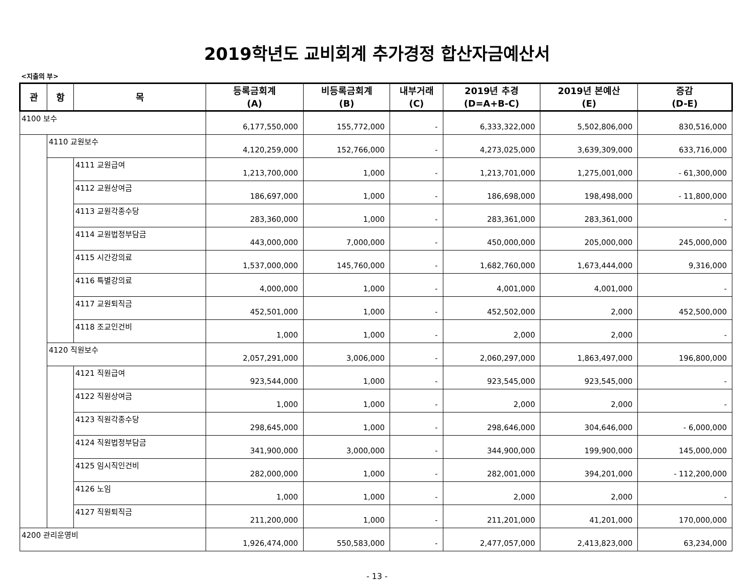2019학년도 교비회계 추가경정 합산자금예산서
<지출의 부>
| 관 | 항 | 목 | 등록금회계 (A) | 비등록금회계 (B) | 내부거래 (C) | 2019년 추경 (D=A+B-C) | 2019년 본예산 (E) | 증감 (D-E) |
| --- | --- | --- | --- | --- | --- | --- | --- | --- |
| 4100 보수 | | | 6,177,550,000 | 155,772,000 | - | 6,333,322,000 | 5,502,806,000 | 830,516,000 |
| | 4110 교원보수 | | 4,120,259,000 | 152,766,000 | - | 4,273,025,000 | 3,639,309,000 | 633,716,000 |
| | | 4111 교원급여 | 1,213,700,000 | 1,000 | - | 1,213,701,000 | 1,275,001,000 | - 61,300,000 |
| | | 4112 교원상여금 | 186,697,000 | 1,000 | - | 186,698,000 | 198,498,000 | - 11,800,000 |
| | | 4113 교원각종수당 | 283,360,000 | 1,000 | - | 283,361,000 | 283,361,000 | - |
| | | 4114 교원법정부담금 | 443,000,000 | 7,000,000 | - | 450,000,000 | 205,000,000 | 245,000,000 |
| | | 4115 시간강의료 | 1,537,000,000 | 145,760,000 | - | 1,682,760,000 | 1,673,444,000 | 9,316,000 |
| | | 4116 특별강의료 | 4,000,000 | 1,000 | - | 4,001,000 | 4,001,000 | - |
| | | 4117 교원퇴직금 | 452,501,000 | 1,000 | - | 452,502,000 | 2,000 | 452,500,000 |
| | | 4118 조교인건비 | 1,000 | 1,000 | - | 2,000 | 2,000 | - |
| | 4120 직원보수 | | 2,057,291,000 | 3,006,000 | - | 2,060,297,000 | 1,863,497,000 | 196,800,000 |
| | | 4121 직원급여 | 923,544,000 | 1,000 | - | 923,545,000 | 923,545,000 | - |
| | | 4122 직원상여금 | 1,000 | 1,000 | - | 2,000 | 2,000 | - |
| | | 4123 직원각종수당 | 298,645,000 | 1,000 | - | 298,646,000 | 304,646,000 | - 6,000,000 |
| | | 4124 직원법정부담금 | 341,900,000 | 3,000,000 | - | 344,900,000 | 199,900,000 | 145,000,000 |
| | | 4125 임시직인건비 | 282,000,000 | 1,000 | - | 282,001,000 | 394,201,000 | - 112,200,000 |
| | | 4126 노임 | 1,000 | 1,000 | - | 2,000 | 2,000 | - |
| | | 4127 직원퇴직금 | 211,200,000 | 1,000 | - | 211,201,000 | 41,201,000 | 170,000,000 |
| 4200 관리운영비 | | | 1,926,474,000 | 550,583,000 | - | 2,477,057,000 | 2,413,823,000 | 63,234,000 |
- 13 -